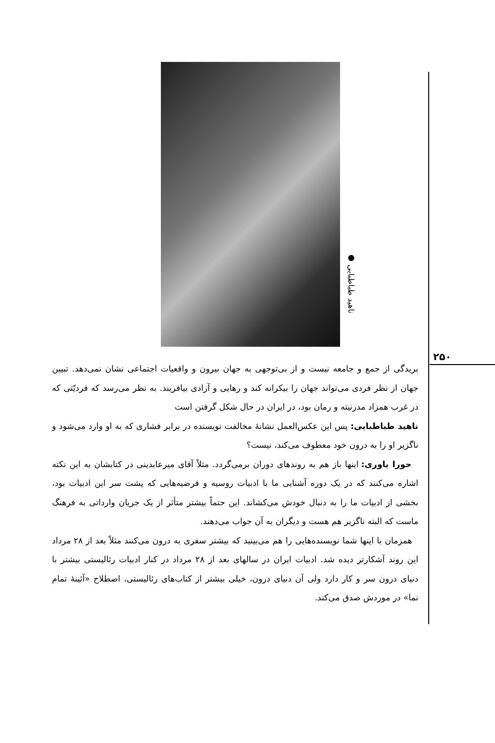۲۵۰
● ناهید طباطبایی
بریدگی از جمع و جامعه نیست و از بی‌توجهی به جهان بیرون و واقعیات اجتماعی نشان نمی‌دهد. تبیین جهان از نظر فردی می‌تواند جهان را بیکرانه کند و رهایی و آزادی بیافریند. به نظر می‌رسد که فردیّتی که در غرب همزاد مدرنیته و رمان بود، در ایران در حال شکل گرفتن است
ناهید طباطبایی: پس این عکس‌العمل نشانهٔ مخالفت نویسنده در برابر فشاری که به او وارد می‌شود و ناگزیر او را به درون خود معطوف می‌کند، نیست؟
حورا یاوری: اینها باز هم به روندهای دوران برمی‌گردد. مثلاً آقای میرعابدینی در کتابشان به این نکته اشاره می‌کنند که در یک دوره آشنایی ما با ادبیات روسیه و فرضیه‌هایی که پشت سر این ادبیات بود، بخشی از ادبیات ما را به دنبال خودش می‌کشاند. این حتماً بیشتر متأثر از یک جریان وارداتی به فرهنگ ماست که البته ناگزیر هم هست و دیگران به آن جواب می‌دهند.
همزمان با اینها شما نویسنده‌هایی را هم می‌بینید که بیشتر سفری به درون می‌کنند مثلاً بعد از ۲۸ مرداد این روند آشکارتر دیده شد. ادبیات ایران در سالهای بعد از ۲۸ مرداد در کنار ادبیات رئالیستی بیشتر با دنیای درون سر و کار دارد ولی آن دنیای درون، خیلی بیشتر از کتاب‌های رئالیستی، اصطلاح «آئینهٔ تمام نما» در موردش صدق می‌کند.